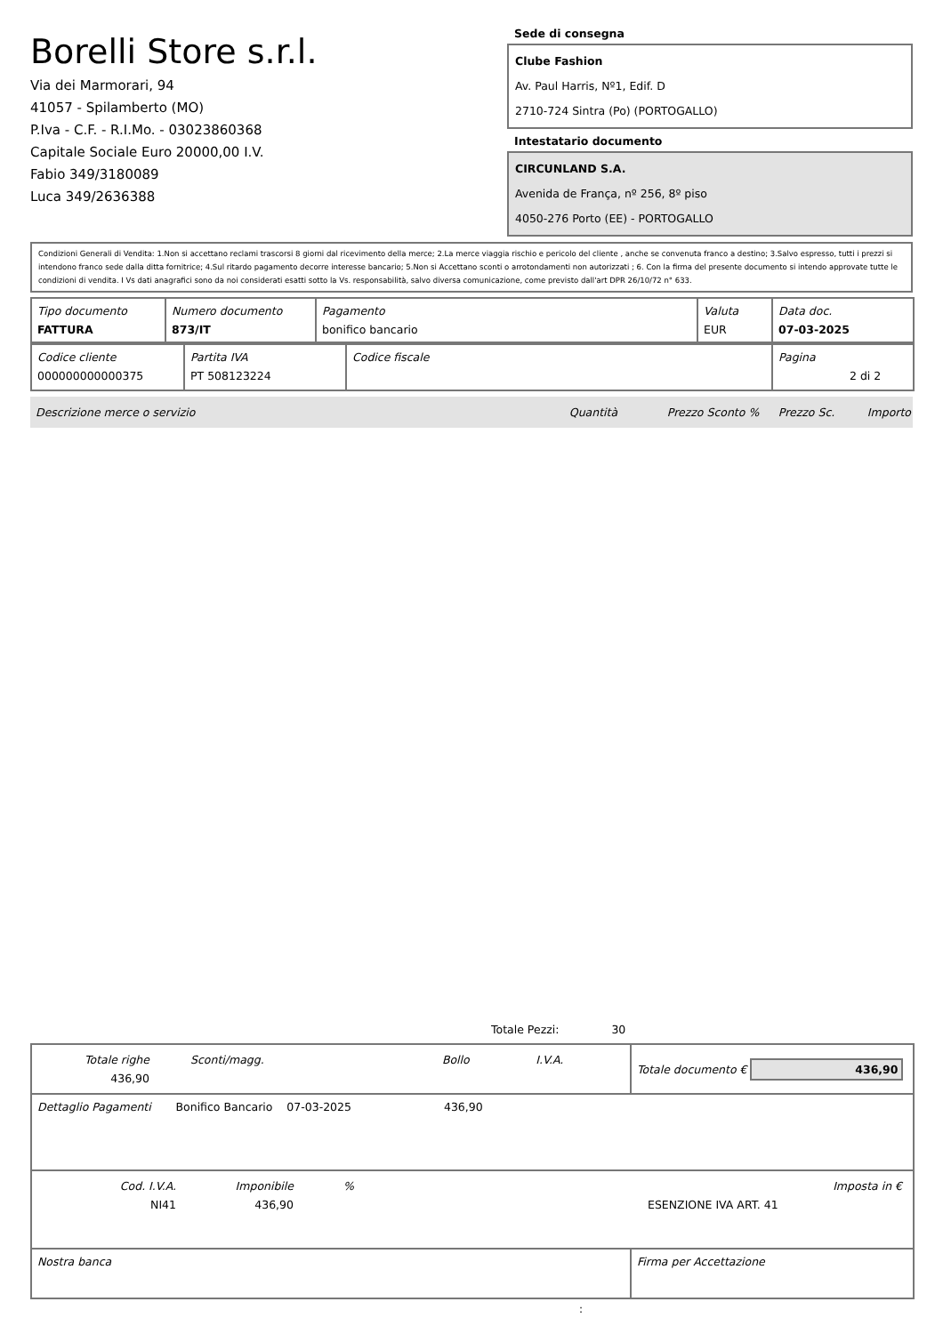Borelli Store s.r.l.
Via dei Marmorari, 94
41057 - Spilamberto (MO)
P.Iva - C.F. - R.I.Mo. - 03023860368
Capitale Sociale Euro 20000,00 I.V.
Fabio 349/3180089
Luca 349/2636388
Sede di consegna
Clube Fashion
Av. Paul Harris, Nº1, Edif. D
2710-724 Sintra (Po) (PORTOGALLO)
Intestatario documento
CIRCUNLAND S.A.
Avenida de França, nº 256, 8º piso
4050-276 Porto (EE) - PORTOGALLO
Condizioni Generali di Vendita: 1.Non si accettano reclami trascorsi 8 giorni dal ricevimento della merce; 2.La merce viaggia rischio e pericolo del cliente , anche se convenuta franco a destino; 3.Salvo espresso, tutti i prezzi si intendono franco sede dalla ditta fornitrice; 4.Sul ritardo pagamento decorre interesse bancario; 5.Non si Accettano sconti o arrotondamenti non autorizzati ; 6. Con la firma del presente documento si intendo approvate tutte le condizioni di vendita. I Vs dati anagrafici sono da noi considerati esatti sotto la Vs. responsabilità, salvo diversa comunicazione, come previsto dall'art DPR 26/10/72 n° 633.
| Tipo documento FATTURA | Numero documento 873/IT | Pagamento bonifico bancario | Valuta EUR | Data doc. 07-03-2025 |
| Codice cliente 000000000000375 | Partita IVA PT 508123224 | Codice fiscale | Pagina 2 di 2 |
Descrizione merce o servizio Quantità Prezzo Sconto % Prezzo Sc. Importo
Totale Pezzi: 30
| / Totale righe 436,90 / Sconti/magg. / Bollo / I.V.A. / | Totale documento € 436,90 |
| Dettaglio Pagamenti Bonifico Bancario 07-03-2025 436,90 | |
| / Cod. I.V.A. NI41 / Imponibile 436,90 / % / ESENZIONE IVA ART. 41 / Imposta in € / | |
| Nostra banca | Firma per Accettazione |
: